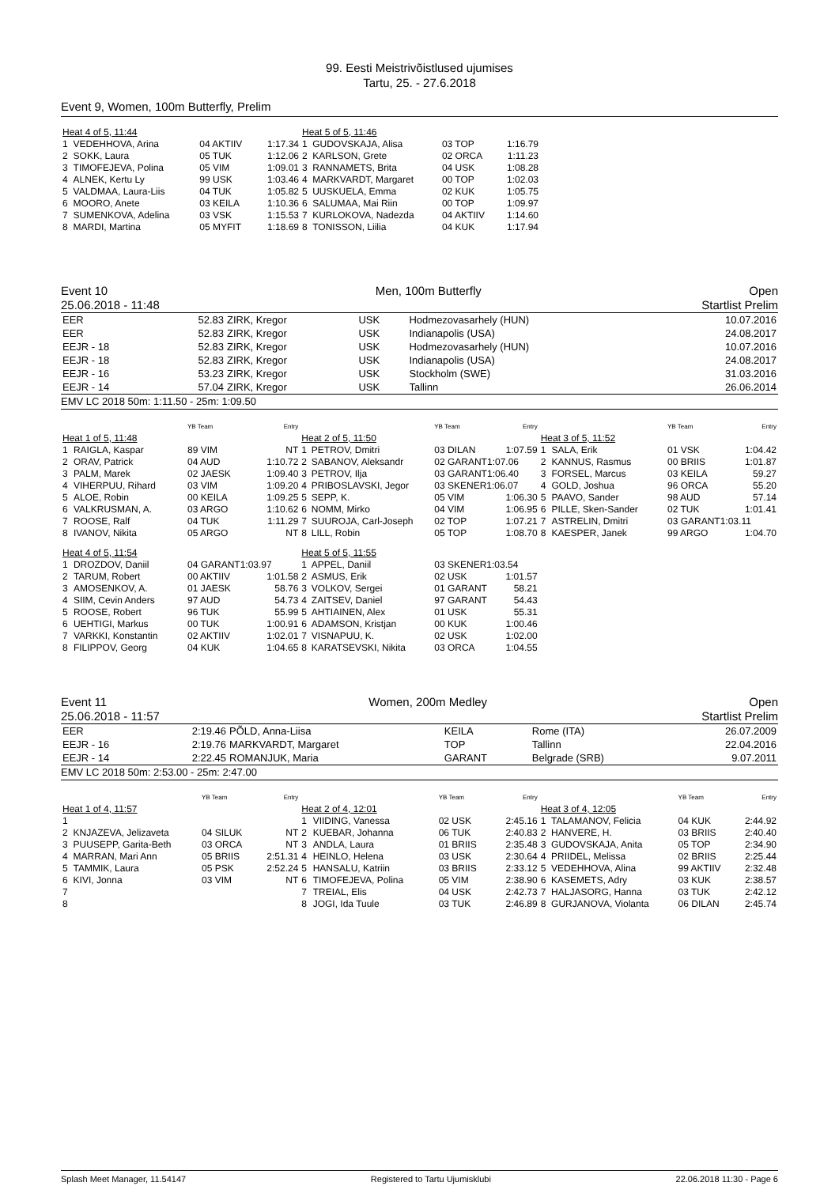99. Eesti Meistrivõistlused ujumises
Tartu, 25. - 27.6.2018
Event 9, Women, 100m Butterfly, Prelim
| Heat 4 of 5, 11:44 | | | |
| 1 | VEDEHHOVA, Arina | 04 AKTIIV | 1:17.34 |
| 2 | SOKK, Laura | 05 TUK | 1:12.06 |
| 3 | TIMOFEJEVA, Polina | 05 VIM | 1:09.01 |
| 4 | ALNEK, Kertu Ly | 99 USK | 1:03.46 |
| 5 | VALDMAA, Laura-Liis | 04 TUK | 1:05.82 |
| 6 | MOORO, Anete | 03 KEILA | 1:10.36 |
| 7 | SUMENKOVA, Adelina | 03 VSK | 1:15.53 |
| 8 | MARDI, Martina | 05 MYFIT | 1:18.69 |
| Heat 5 of 5, 11:46 | | | |
| 1 | GUDOVSKAJA, Alisa | 03 TOP | 1:16.79 |
| 2 | KARLSON, Grete | 02 ORCA | 1:11.23 |
| 3 | RANNAMETS, Brita | 04 USK | 1:08.28 |
| 4 | MARKVARDT, Margaret | 00 TOP | 1:02.03 |
| 5 | UUSKUELA, Emma | 02 KUK | 1:05.75 |
| 6 | SALUMAA, Mai Riin | 00 TOP | 1:09.97 |
| 7 | KURLOKOVA, Nadezda | 04 AKTIIV | 1:14.60 |
| 8 | TONISSON, Liilia | 04 KUK | 1:17.94 |
Event 10 Men, 100m Butterfly Open
25.06.2018 - 11:48 Startlist Prelim
| EER | 52.83 | ZIRK, Kregor | USK | Hodmezovasarhely (HUN) | 10.07.2016 |
| EER | 52.83 | ZIRK, Kregor | USK | Indianapolis (USA) | 24.08.2017 |
| EEJR - 18 | 52.83 | ZIRK, Kregor | USK | Hodmezovasarhely (HUN) | 10.07.2016 |
| EEJR - 18 | 52.83 | ZIRK, Kregor | USK | Indianapolis (USA) | 24.08.2017 |
| EEJR - 16 | 53.23 | ZIRK, Kregor | USK | Stockholm (SWE) | 31.03.2016 |
| EEJR - 14 | 57.04 | ZIRK, Kregor | USK | Tallinn | 26.06.2014 |
EMV LC 2018 50m: 1:11.50 - 25m: 1:09.50
| | | YB Team | Entry |
| Heat 1 of 5, 11:48 | | | |
| 1 | RAIGLA, Kaspar | 89 VIM | NT |
| 2 | ORAV, Patrick | 04 AUD | 1:10.72 |
| 3 | PALM, Marek | 02 JAESK | 1:09.40 |
| 4 | VIHERPUU, Rihard | 03 VIM | 1:09.20 |
| 5 | ALOE, Robin | 00 KEILA | 1:09.25 |
| 6 | VALKRUSMAN, A. | 03 ARGO | 1:10.62 |
| 7 | ROOSE, Ralf | 04 TUK | 1:11.29 |
| 8 | IVANOV, Nikita | 05 ARGO | NT |
| Heat 4 of 5, 11:54 | | | |
| 1 | DROZDOV, Daniil | 04 GARANT1:03.97 | |
| 2 | TARUM, Robert | 00 AKTIIV | 1:01.58 |
| 3 | AMOSENKOV, A. | 01 JAESK | 58.76 |
| 4 | SIIM, Cevin Anders | 97 AUD | 54.73 |
| 5 | ROOSE, Robert | 96 TUK | 55.99 |
| 6 | UEHTIGI, Markus | 00 TUK | 1:00.91 |
| 7 | VARKKI, Konstantin | 02 AKTIIV | 1:02.01 |
| 8 | FILIPPOV, Georg | 04 KUK | 1:04.65 |
| | | YB Team | Entry |
| Heat 2 of 5, 11:50 | | | |
| 1 | PETROV, Dmitri | 03 DILAN | 1:07.59 |
| 2 | SABANOV, Aleksandr | 02 GARANT1:07.06 | |
| 3 | PETROV, Ilja | 03 GARANT1:06.40 | |
| 4 | PRIBOSLAVSKI, Jegor | 03 SKENER1:06.07 | |
| 5 | SEPP, K. | 05 VIM | 1:06.30 |
| 6 | NOMM, Mirko | 04 VIM | 1:06.95 |
| 7 | SUUROJA, Carl-Joseph | 02 TOP | 1:07.21 |
| 8 | LILL, Robin | 05 TOP | 1:08.70 |
| Heat 5 of 5, 11:55 | | | |
| 1 | APPEL, Daniil | 03 SKENER1:03.54 | |
| 2 | ASMUS, Erik | 02 USK | 1:01.57 |
| 3 | VOLKOV, Sergei | 01 GARANT | 58.21 |
| 4 | ZAITSEV, Daniel | 97 GARANT | 54.43 |
| 5 | AHTIAINEN, Alex | 01 USK | 55.31 |
| 6 | ADAMSON, Kristjan | 00 KUK | 1:00.46 |
| 7 | VISNAPUU, K. | 02 USK | 1:02.00 |
| 8 | KARATSEVSKI, Nikita | 03 ORCA | 1:04.55 |
| | | YB Team | Entry |
| Heat 3 of 5, 11:52 | | | |
| 1 | SALA, Erik | 01 VSK | 1:04.42 |
| 2 | KANNUS, Rasmus | 00 BRIIS | 1:01.87 |
| 3 | FORSEL, Marcus | 03 KEILA | 59.27 |
| 4 | GOLD, Joshua | 96 ORCA | 55.20 |
| 5 | PAAVO, Sander | 98 AUD | 57.14 |
| 6 | PILLE, Sken-Sander | 02 TUK | 1:01.41 |
| 7 | ASTRELIN, Dmitri | 03 GARANT1:03.11 | |
| 8 | KAESPER, Janek | 99 ARGO | 1:04.70 |
Event 11 Women, 200m Medley Open
25.06.2018 - 11:57 Startlist Prelim
| EER | 2:19.46 | PÕLD, Anna-Liisa | KEILA | Rome (ITA) | 26.07.2009 |
| EEJR - 16 | 2:19.76 | MARKVARDT, Margaret | TOP | Tallinn | 22.04.2016 |
| EEJR - 14 | 2:22.45 | ROMANJUK, Maria | GARANT | Belgrade (SRB) | 9.07.2011 |
EMV LC 2018 50m: 2:53.00 - 25m: 2:47.00
| | | YB Team | Entry |
| Heat 1 of 4, 11:57 | | | |
| 1 | | | |
| 2 | KNJAZEVA, Jelizaveta | 04 SILUK | NT |
| 3 | PUUSEPP, Garita-Beth | 03 ORCA | NT |
| 4 | MARRAN, Mari Ann | 05 BRIIS | 2:51.31 |
| 5 | TAMMIK, Laura | 05 PSK | 2:52.24 |
| 6 | KIVI, Jonna | 03 VIM | NT |
| 7 | | | |
| 8 | | | |
| | | YB Team | Entry |
| Heat 2 of 4, 12:01 | | | |
| 1 | VIIDING, Vanessa | 02 USK | 2:45.16 |
| 2 | KUEBAR, Johanna | 06 TUK | 2:40.83 |
| 3 | ANDLA, Laura | 01 BRIIS | 2:35.48 |
| 4 | HEINLO, Helena | 03 USK | 2:30.64 |
| 5 | HANSALU, Katriin | 03 BRIIS | 2:33.12 |
| 6 | TIMOFEJEVA, Polina | 05 VIM | 2:38.90 |
| 7 | TREIAL, Elis | 04 USK | 2:42.73 |
| 8 | JOGI, Ida Tuule | 03 TUK | 2:46.89 |
| | | YB Team | Entry |
| Heat 3 of 4, 12:05 | | | |
| 1 | TALAMANOV, Felicia | 04 KUK | 2:44.92 |
| 2 | HANVERE, H. | 03 BRIIS | 2:40.40 |
| 3 | GUDOVSKAJA, Anita | 05 TOP | 2:34.90 |
| 4 | PRIIDEL, Melissa | 02 BRIIS | 2:25.44 |
| 5 | VEDEHHOVA, Alina | 99 AKTIIV | 2:32.48 |
| 6 | KASEMETS, Adry | 03 KUK | 2:38.57 |
| 7 | HALJASORG, Hanna | 03 TUK | 2:42.12 |
| 8 | GURJANOVA, Violanta | 06 DILAN | 2:45.74 |
Splash Meet Manager, 11.54147 Registered to Tartu Ujumisklubi 22.06.2018 11:30 - Page 6